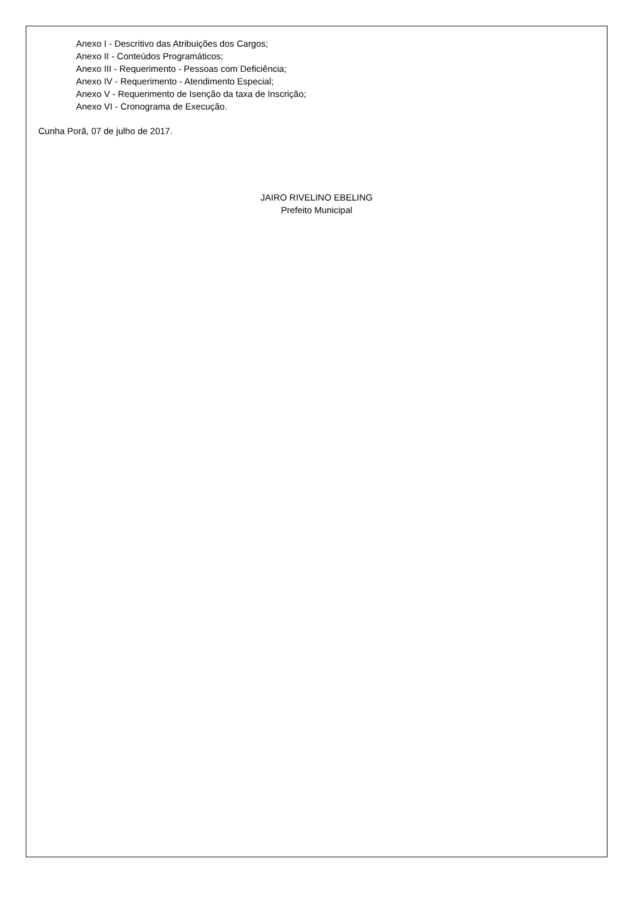Anexo I - Descritivo das Atribuições dos Cargos;
Anexo II - Conteúdos Programáticos;
Anexo III - Requerimento - Pessoas com Deficiência;
Anexo IV - Requerimento - Atendimento Especial;
Anexo V - Requerimento de Isenção da taxa de Inscrição;
Anexo VI - Cronograma de Execução.
Cunha Porã, 07 de julho de 2017.
JAIRO RIVELINO EBELING
Prefeito Municipal